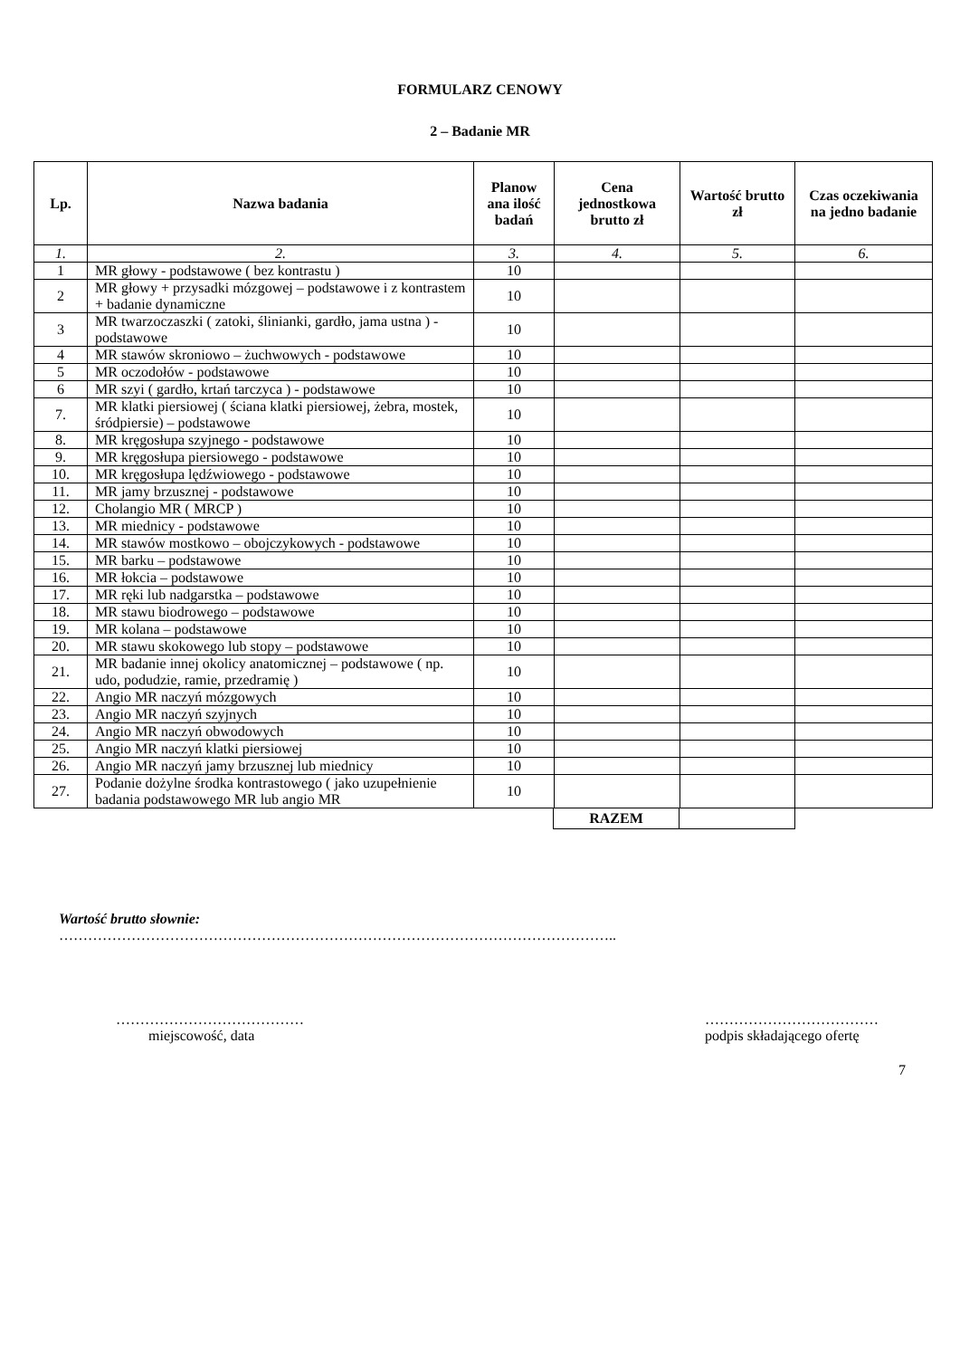FORMULARZ CENOWY
2 – Badanie MR
| Lp. | Nazwa badania | Planow ana ilość badań | Cena jednostkowa brutto zł | Wartość brutto zł | Czas oczekiwania na jedno badanie |
| --- | --- | --- | --- | --- | --- |
| 1. | 2. | 3. | 4. | 5. | 6. |
| 1 | MR głowy - podstawowe ( bez kontrastu ) | 10 | | | |
| 2 | MR głowy + przysadki mózgowej – podstawowe i z kontrastem + badanie dynamiczne | 10 | | | |
| 3 | MR twarzoczaszki ( zatoki, ślinianki, gardło, jama ustna ) - podstawowe | 10 | | | |
| 4 | MR stawów skroniowo – żuchwowych - podstawowe | 10 | | | |
| 5 | MR oczodołów - podstawowe | 10 | | | |
| 6 | MR szyi ( gardło, krtań tarczyca ) - podstawowe | 10 | | | |
| 7. | MR klatki piersiowej ( ściana klatki piersiowej, żebra, mostek, śródpiersie) – podstawowe | 10 | | | |
| 8. | MR kręgosłupa szyjnego - podstawowe | 10 | | | |
| 9. | MR kręgosłupa piersiowego - podstawowe | 10 | | | |
| 10. | MR kręgosłupa lędźwiowego - podstawowe | 10 | | | |
| 11. | MR jamy brzusznej - podstawowe | 10 | | | |
| 12. | Cholangio MR ( MRCP ) | 10 | | | |
| 13. | MR miednicy - podstawowe | 10 | | | |
| 14. | MR stawów mostkowo – obojczykowych - podstawowe | 10 | | | |
| 15. | MR barku – podstawowe | 10 | | | |
| 16. | MR łokcia – podstawowe | 10 | | | |
| 17. | MR ręki lub nadgarstka – podstawowe | 10 | | | |
| 18. | MR stawu biodrowego – podstawowe | 10 | | | |
| 19. | MR kolana – podstawowe | 10 | | | |
| 20. | MR stawu skokowego lub stopy – podstawowe | 10 | | | |
| 21. | MR badanie innej okolicy anatomicznej – podstawowe ( np. udo, podudzie, ramie, przedramię ) | 10 | | | |
| 22. | Angio MR naczyń mózgowych | 10 | | | |
| 23. | Angio MR naczyń szyjnych | 10 | | | |
| 24. | Angio MR naczyń obwodowych | 10 | | | |
| 25. | Angio MR naczyń klatki piersiowej | 10 | | | |
| 26. | Angio MR naczyń jamy brzusznej lub miednicy | 10 | | | |
| 27. | Podanie dożylne środka kontrastowego ( jako uzupełnienie badania podstawowego MR lub angio MR | 10 | | | |
| RAZEM | |
Wartość brutto słownie:
……………………………………………………………………………………………………..
…………………………………
miejscowość, data
………………………………
podpis składającego ofertę
7